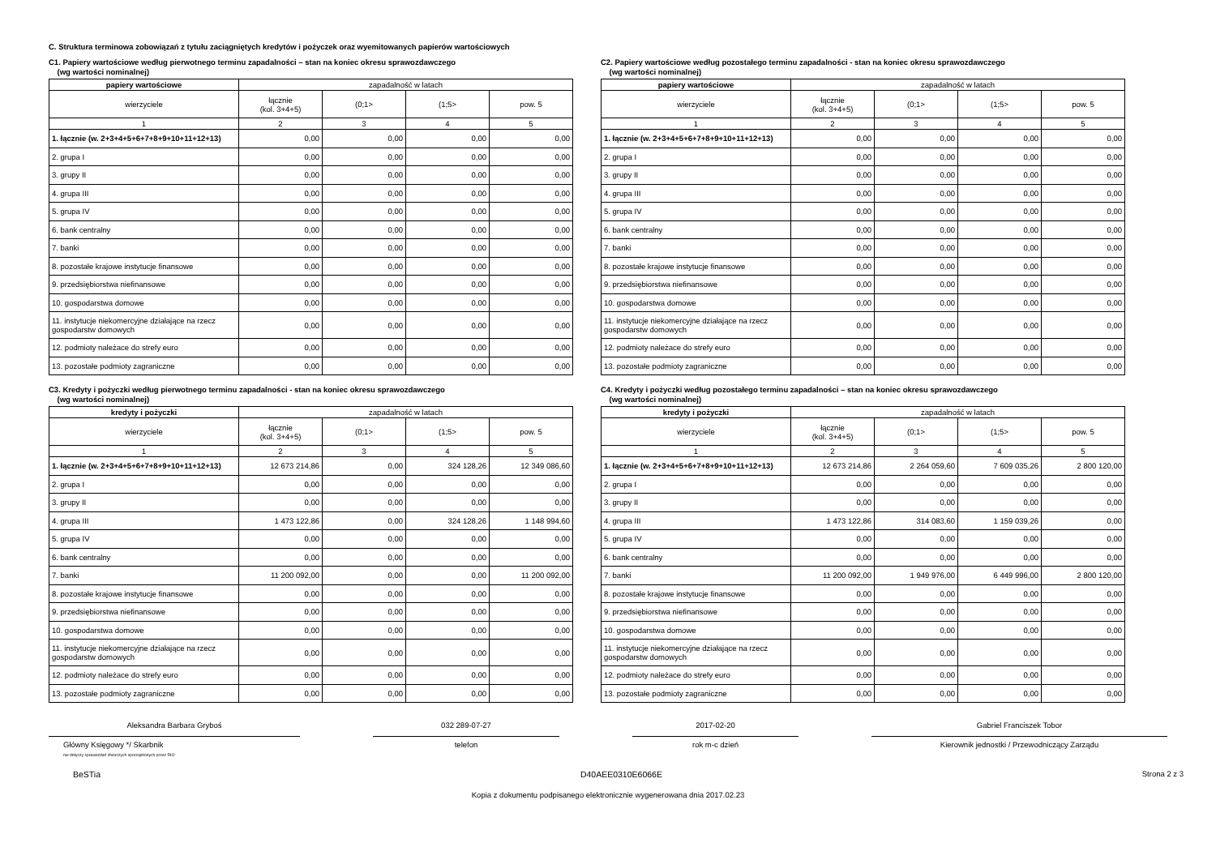C. Struktura terminowa zobowiązań z tytułu zaciągniętych kredytów i pożyczek oraz wyemitowanych papierów wartościowych
C1. Papiery wartościowe według pierwotnego terminu zapadalności – stan na koniec okresu sprawozdawczego
(wg wartości nominalnej)
| papiery wartościowe | zapadalność w latach | | | |
| --- | --- | --- | --- | --- |
| wierzyciele | łącznie (kol. 3+4+5) | (0;1> | (1;5> | pow. 5 |
| 1 | 2 | 3 | 4 | 5 |
| 1. łącznie (w. 2+3+4+5+6+7+8+9+10+11+12+13) | 0,00 | 0,00 | 0,00 | 0,00 |
| 2. grupa I | 0,00 | 0,00 | 0,00 | 0,00 |
| 3. grupy II | 0,00 | 0,00 | 0,00 | 0,00 |
| 4. grupa III | 0,00 | 0,00 | 0,00 | 0,00 |
| 5. grupa IV | 0,00 | 0,00 | 0,00 | 0,00 |
| 6. bank centralny | 0,00 | 0,00 | 0,00 | 0,00 |
| 7. banki | 0,00 | 0,00 | 0,00 | 0,00 |
| 8. pozostałe krajowe instytucje finansowe | 0,00 | 0,00 | 0,00 | 0,00 |
| 9. przedsiębiorstwa niefinansowe | 0,00 | 0,00 | 0,00 | 0,00 |
| 10. gospodarstwa domowe | 0,00 | 0,00 | 0,00 | 0,00 |
| 11. instytucje niekomercyjne działające na rzecz gospodarstw domowych | 0,00 | 0,00 | 0,00 | 0,00 |
| 12. podmioty należace do strefy euro | 0,00 | 0,00 | 0,00 | 0,00 |
| 13. pozostałe podmioty zagraniczne | 0,00 | 0,00 | 0,00 | 0,00 |
C2. Papiery wartościowe według pozostałego terminu zapadalności - stan na koniec okresu sprawozdawczego
(wg wartości nominalnej)
| papiery wartościowe | zapadalność w latach | | | |
| --- | --- | --- | --- | --- |
| wierzyciele | łącznie (kol. 3+4+5) | (0;1> | (1;5> | pow. 5 |
| 1 | 2 | 3 | 4 | 5 |
| 1. łącznie (w. 2+3+4+5+6+7+8+9+10+11+12+13) | 0,00 | 0,00 | 0,00 | 0,00 |
| 2. grupa I | 0,00 | 0,00 | 0,00 | 0,00 |
| 3. grupy II | 0,00 | 0,00 | 0,00 | 0,00 |
| 4. grupa III | 0,00 | 0,00 | 0,00 | 0,00 |
| 5. grupa IV | 0,00 | 0,00 | 0,00 | 0,00 |
| 6. bank centralny | 0,00 | 0,00 | 0,00 | 0,00 |
| 7. banki | 0,00 | 0,00 | 0,00 | 0,00 |
| 8. pozostałe krajowe instytucje finansowe | 0,00 | 0,00 | 0,00 | 0,00 |
| 9. przedsiębiorstwa niefinansowe | 0,00 | 0,00 | 0,00 | 0,00 |
| 10. gospodarstwa domowe | 0,00 | 0,00 | 0,00 | 0,00 |
| 11. instytucje niekomercyjne działające na rzecz gospodarstw domowych | 0,00 | 0,00 | 0,00 | 0,00 |
| 12. podmioty należace do strefy euro | 0,00 | 0,00 | 0,00 | 0,00 |
| 13. pozostałe podmioty zagraniczne | 0,00 | 0,00 | 0,00 | 0,00 |
C3. Kredyty i pożyczki według pierwotnego terminu zapadalności - stan na koniec okresu sprawozdawczego
(wg wartości nominalnej)
| kredyty i pożyczki | zapadalność w latach | | | |
| --- | --- | --- | --- | --- |
| wierzyciele | łącznie (kol. 3+4+5) | (0;1> | (1;5> | pow. 5 |
| 1 | 2 | 3 | 4 | 5 |
| 1. łącznie (w. 2+3+4+5+6+7+8+9+10+11+12+13) | 12 673 214,86 | 0,00 | 324 128,26 | 12 349 086,60 |
| 2. grupa I | 0,00 | 0,00 | 0,00 | 0,00 |
| 3. grupy II | 0,00 | 0,00 | 0,00 | 0,00 |
| 4. grupa III | 1 473 122,86 | 0,00 | 324 128,26 | 1 148 994,60 |
| 5. grupa IV | 0,00 | 0,00 | 0,00 | 0,00 |
| 6. bank centralny | 0,00 | 0,00 | 0,00 | 0,00 |
| 7. banki | 11 200 092,00 | 0,00 | 0,00 | 11 200 092,00 |
| 8. pozostałe krajowe instytucje finansowe | 0,00 | 0,00 | 0,00 | 0,00 |
| 9. przedsiębiorstwa niefinansowe | 0,00 | 0,00 | 0,00 | 0,00 |
| 10. gospodarstwa domowe | 0,00 | 0,00 | 0,00 | 0,00 |
| 11. instytucje niekomercyjne działające na rzecz gospodarstw domowych | 0,00 | 0,00 | 0,00 | 0,00 |
| 12. podmioty należace do strefy euro | 0,00 | 0,00 | 0,00 | 0,00 |
| 13. pozostałe podmioty zagraniczne | 0,00 | 0,00 | 0,00 | 0,00 |
C4. Kredyty i pożyczki według pozostałego terminu zapadalności – stan na koniec okresu sprawozdawczego
(wg wartości nominalnej)
| kredyty i pożyczki | zapadalność w latach | | | |
| --- | --- | --- | --- | --- |
| wierzyciele | łącznie (kol. 3+4+5) | (0;1> | (1;5> | pow. 5 |
| 1 | 2 | 3 | 4 | 5 |
| 1. łącznie (w. 2+3+4+5+6+7+8+9+10+11+12+13) | 12 673 214,86 | 2 264 059,60 | 7 609 035,26 | 2 800 120,00 |
| 2. grupa I | 0,00 | 0,00 | 0,00 | 0,00 |
| 3. grupy II | 0,00 | 0,00 | 0,00 | 0,00 |
| 4. grupa III | 1 473 122,86 | 314 083,60 | 1 159 039,26 | 0,00 |
| 5. grupa IV | 0,00 | 0,00 | 0,00 | 0,00 |
| 6. bank centralny | 0,00 | 0,00 | 0,00 | 0,00 |
| 7. banki | 11 200 092,00 | 1 949 976,00 | 6 449 996,00 | 2 800 120,00 |
| 8. pozostałe krajowe instytucje finansowe | 0,00 | 0,00 | 0,00 | 0,00 |
| 9. przedsiębiorstwa niefinansowe | 0,00 | 0,00 | 0,00 | 0,00 |
| 10. gospodarstwa domowe | 0,00 | 0,00 | 0,00 | 0,00 |
| 11. instytucje niekomercyjne działające na rzecz gospodarstw domowych | 0,00 | 0,00 | 0,00 | 0,00 |
| 12. podmioty należace do strefy euro | 0,00 | 0,00 | 0,00 | 0,00 |
| 13. pozostałe podmioty zagraniczne | 0,00 | 0,00 | 0,00 | 0,00 |
Aleksandra Barbara Gryboś
Główny Księgowy */ Skarbnik
nie dotyczy sprawozdań zbiorczych sporządzonych przez RIO
032 289-07-27
telefon
2017-02-20
rok m-c dzień
Gabriel Franciszek Tobor
Kierownik jednostki / Przewodniczący Zarządu
BeSTia D40AEE0310E6066E Strona 2 z 3
Kopia z dokumentu podpisanego elektronicznie wygenerowana dnia 2017.02.23